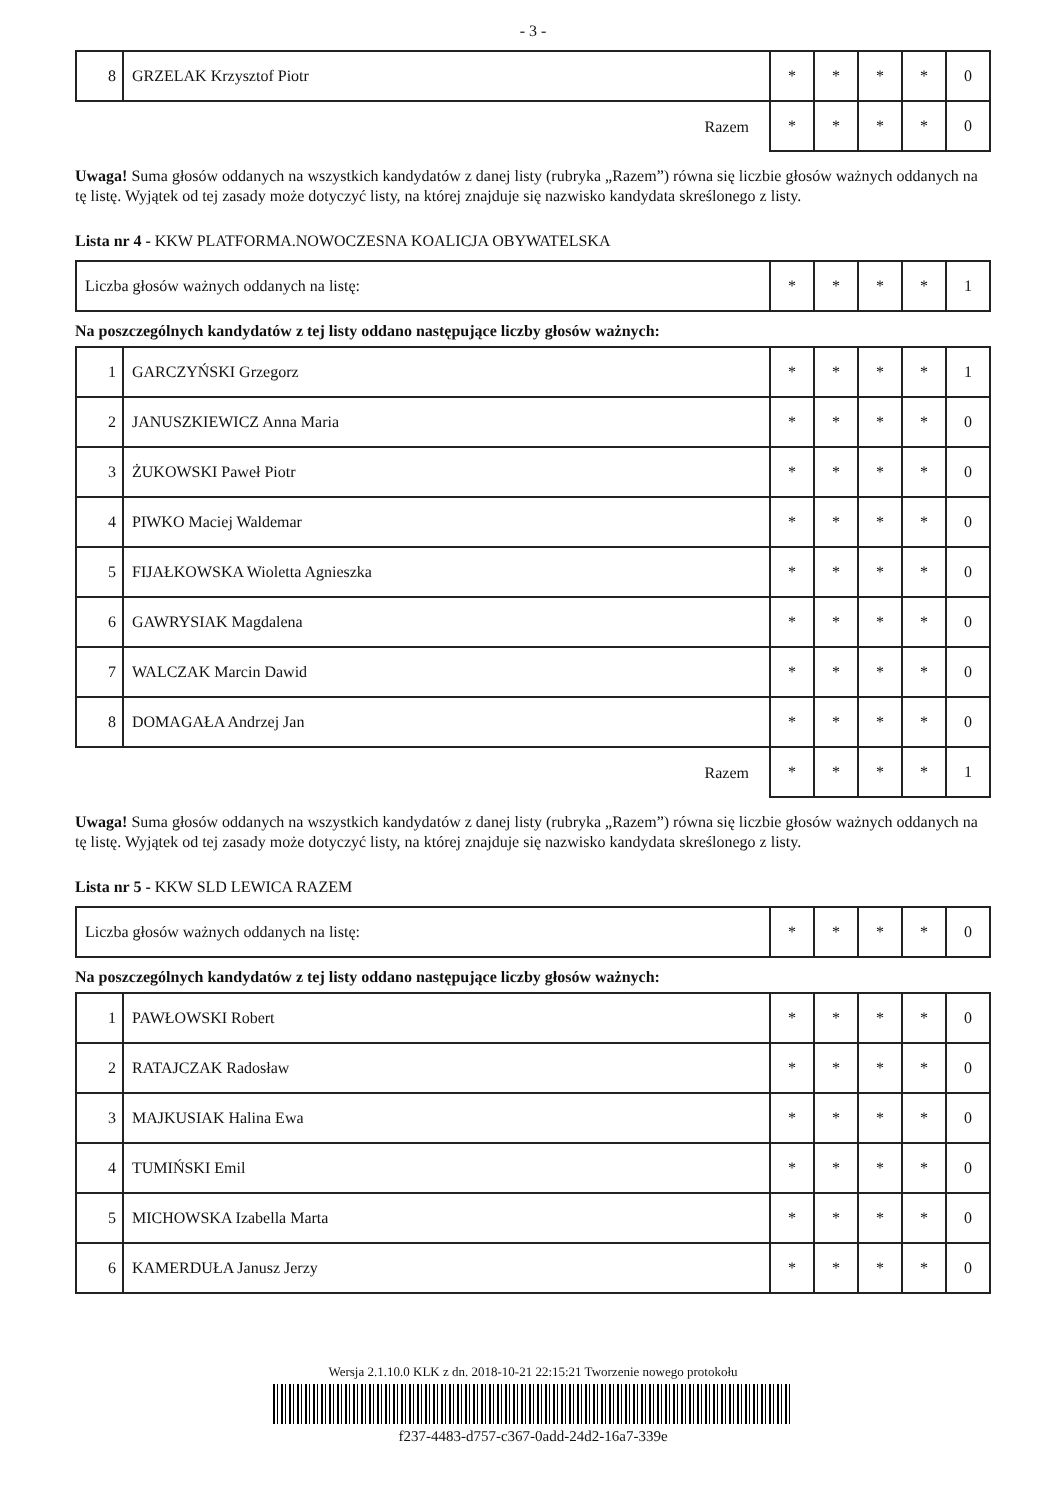- 3 -
| 8 | GRZELAK Krzysztof Piotr | * | * | * | * | 0 |
| Razem | | * | * | * | * | 0 |
Uwaga! Suma głosów oddanych na wszystkich kandydatów z danej listy (rubryka „Razem”) równa się liczbie głosów ważnych oddanych na tę listę. Wyjątek od tej zasady może dotyczyć listy, na której znajduje się nazwisko kandydata skreślonego z listy.
Lista nr 4 - KKW PLATFORMA.NOWOCZESNA KOALICJA OBYWATELSKA
| Liczba głosów ważnych oddanych na listę: | * | * | * | * | 1 |
Na poszczególnych kandydatów z tej listy oddano następujące liczby głosów ważnych:
| 1 | GARCZYŃSKI Grzegorz | * | * | * | * | 1 |
| 2 | JANUSZKIEWICZ Anna Maria | * | * | * | * | 0 |
| 3 | ŻUKOWSKI Paweł Piotr | * | * | * | * | 0 |
| 4 | PIWKO Maciej Waldemar | * | * | * | * | 0 |
| 5 | FIJAŁKOWSKA Wioletta Agnieszka | * | * | * | * | 0 |
| 6 | GAWRYSIAK Magdalena | * | * | * | * | 0 |
| 7 | WALCZAK Marcin Dawid | * | * | * | * | 0 |
| 8 | DOMAGAŁA Andrzej Jan | * | * | * | * | 0 |
| Razem | | * | * | * | * | 1 |
Uwaga! Suma głosów oddanych na wszystkich kandydatów z danej listy (rubryka „Razem”) równa się liczbie głosów ważnych oddanych na tę listę. Wyjątek od tej zasady może dotyczyć listy, na której znajduje się nazwisko kandydata skreślonego z listy.
Lista nr 5 - KKW SLD LEWICA RAZEM
| Liczba głosów ważnych oddanych na listę: | * | * | * | * | 0 |
Na poszczególnych kandydatów z tej listy oddano następujące liczby głosów ważnych:
| 1 | PAWŁOWSKI Robert | * | * | * | * | 0 |
| 2 | RATAJCZAK Radosław | * | * | * | * | 0 |
| 3 | MAJKUSIAK Halina Ewa | * | * | * | * | 0 |
| 4 | TUMIŃSKI Emil | * | * | * | * | 0 |
| 5 | MICHOWSKA Izabella Marta | * | * | * | * | 0 |
| 6 | KAMERDUŁA Janusz Jerzy | * | * | * | * | 0 |
Wersja 2.1.10.0 KLK z dn. 2018-10-21 22:15:21 Tworzenie nowego protokołu
f237-4483-d757-c367-0add-24d2-16a7-339e